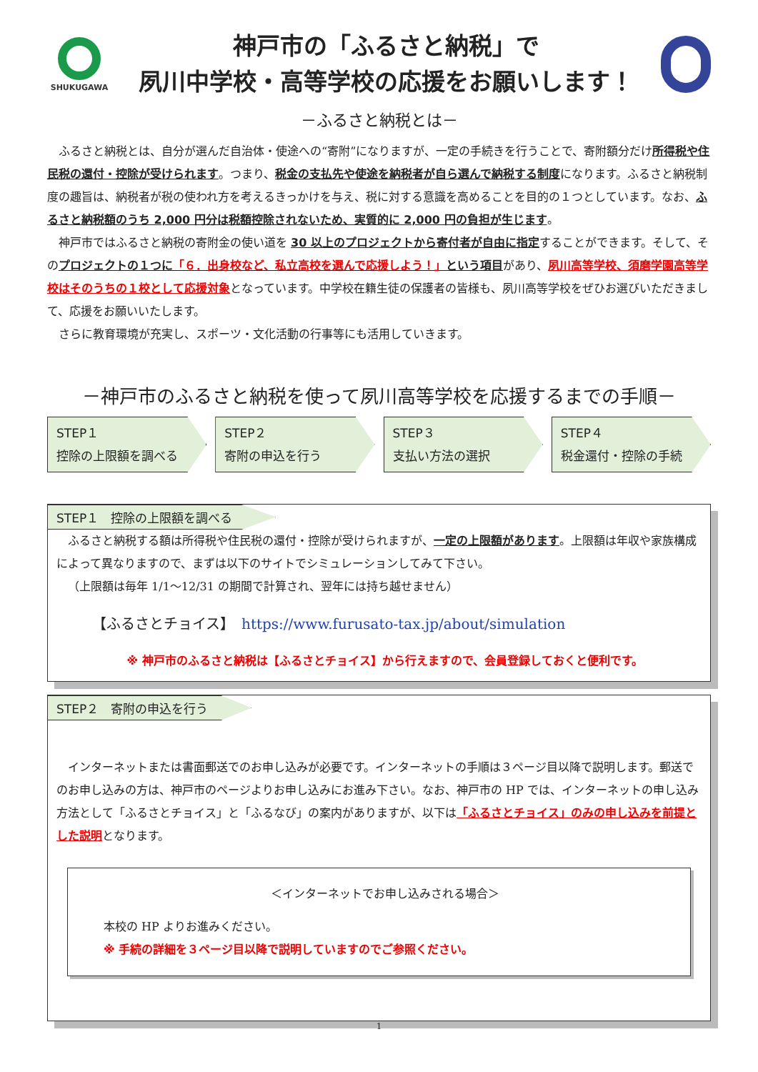SHUKUGAWA
神戸市の「ふるさと納税」で
夙川中学校・高等学校の応援をお願いします！
－ふるさと納税とは－
ふるさと納税とは、自分が選んだ自治体・使途への“寄附”になりますが、一定の手続きを行うことで、寄附額分だけ所得税や住民税の還付・控除が受けられます。つまり、税金の支払先や使途を納税者が自ら選んで納税する制度になります。ふるさと納税制度の趣旨は、納税者が税の使われ方を考えるきっかけを与え、税に対する意識を高めることを目的の１つとしています。なお、ふるさと納税額のうち 2,000 円分は税額控除されないため、実質的に 2,000 円の負担が生じます。
神戸市ではふるさと納税の寄附金の使い道を 30 以上のプロジェクトから寄付者が自由に指定することができます。そして、そのプロジェクトの１つに「６．出身校など、私立高校を選んで応援しよう！」という項目があり、夙川高等学校、須磨学園高等学校はそのうちの１校として応援対象となっています。中学校在籍生徒の保護者の皆様も、夙川高等学校をぜひお選びいただきまして、応援をお願いいたします。
さらに教育環境が充実し、スポーツ・文化活動の行事等にも活用していきます。
－神戸市のふるさと納税を使って夙川高等学校を応援するまでの手順－
STEP１
控除の上限額を調べる
STEP２
寄附の申込を行う
STEP３
支払い方法の選択
STEP４
税金還付・控除の手続
STEP１　控除の上限額を調べる
ふるさと納税する額は所得税や住民税の還付・控除が受けられますが、一定の上限額があります。上限額は年収や家族構成によって異なりますので、まずは以下のサイトでシミュレーションしてみて下さい。
（上限額は毎年 1/1～12/31 の期間で計算され、翌年には持ち越せません）
【ふるさとチョイス】　https://www.furusato-tax.jp/about/simulation
※ 神戸市のふるさと納税は【ふるさとチョイス】から行えますので、会員登録しておくと便利です。
STEP２　寄附の申込を行う
インターネットまたは書面郵送でのお申し込みが必要です。インターネットの手順は３ページ目以降で説明します。郵送でのお申し込みの方は、神戸市のページよりお申し込みにお進み下さい。なお、神戸市の HP では、インターネットの申し込み方法として「ふるさとチョイス」と「ふるなび」の案内がありますが、以下は「ふるさとチョイス」のみの申し込みを前提とした説明となります。
＜インターネットでお申し込みされる場合＞
本校の HP よりお進みください。
※ 手続の詳細を３ページ目以降で説明していますのでご参照ください。
1